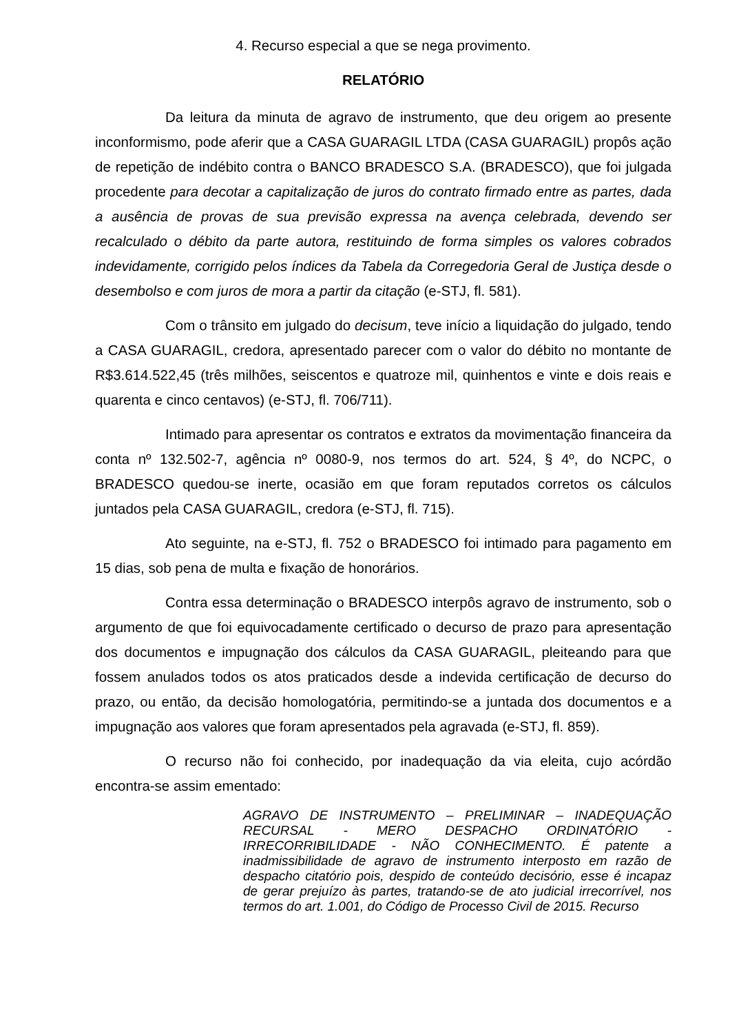4. Recurso especial a que se nega provimento.
RELATÓRIO
Da leitura da minuta de agravo de instrumento, que deu origem ao presente inconformismo, pode aferir que a CASA GUARAGIL LTDA (CASA GUARAGIL) propôs ação de repetição de indébito contra o BANCO BRADESCO S.A. (BRADESCO), que foi julgada procedente para decotar a capitalização de juros do contrato firmado entre as partes, dada a ausência de provas de sua previsão expressa na avença celebrada, devendo ser recalculado o débito da parte autora, restituindo de forma simples os valores cobrados indevidamente, corrigido pelos índices da Tabela da Corregedoria Geral de Justiça desde o desembolso e com juros de mora a partir da citação (e-STJ, fl. 581).
Com o trânsito em julgado do decisum, teve início a liquidação do julgado, tendo a CASA GUARAGIL, credora, apresentado parecer com o valor do débito no montante de R$3.614.522,45 (três milhões, seiscentos e quatroze mil, quinhentos e vinte e dois reais e quarenta e cinco centavos) (e-STJ, fl. 706/711).
Intimado para apresentar os contratos e extratos da movimentação financeira da conta nº 132.502-7, agência nº 0080-9, nos termos do art. 524, § 4º, do NCPC, o BRADESCO quedou-se inerte, ocasião em que foram reputados corretos os cálculos juntados pela CASA GUARAGIL, credora (e-STJ, fl. 715).
Ato seguinte, na e-STJ, fl. 752 o BRADESCO foi intimado para pagamento em 15 dias, sob pena de multa e fixação de honorários.
Contra essa determinação o BRADESCO interpôs agravo de instrumento, sob o argumento de que foi equivocadamente certificado o decurso de prazo para apresentação dos documentos e impugnação dos cálculos da CASA GUARAGIL, pleiteando para que fossem anulados todos os atos praticados desde a indevida certificação de decurso do prazo, ou então, da decisão homologatória, permitindo-se a juntada dos documentos e a impugnação aos valores que foram apresentados pela agravada (e-STJ, fl. 859).
O recurso não foi conhecido, por inadequação da via eleita, cujo acórdão encontra-se assim ementado:
AGRAVO DE INSTRUMENTO – PRELIMINAR – INADEQUAÇÃO RECURSAL - MERO DESPACHO ORDINATÓRIO - IRRECORRIBILIDADE - NÃO CONHECIMENTO. É patente a inadmissibilidade de agravo de instrumento interposto em razão de despacho citatório pois, despido de conteúdo decisório, esse é incapaz de gerar prejuízo às partes, tratando-se de ato judicial irrecorrível, nos termos do art. 1.001, do Código de Processo Civil de 2015. Recurso